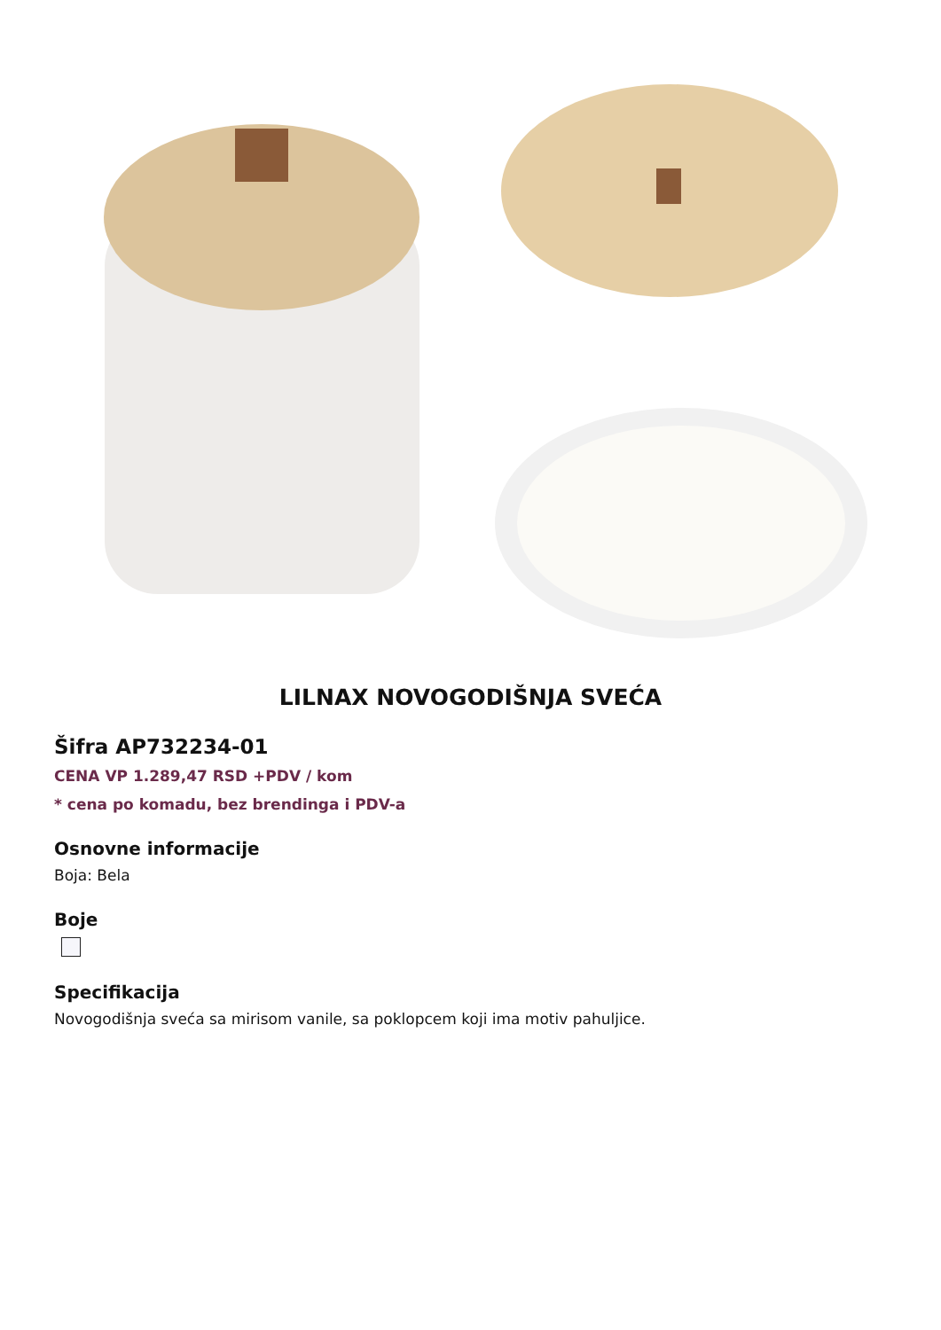LILNAX NOVOGODIŠNJA SVEĆA
Šifra AP732234-01
CENA VP 1.289,47 RSD +PDV / kom
* cena po komadu, bez brendinga i PDV-a
Osnovne informacije
Boja: Bela
Boje
Specifikacija
Novogodišnja sveća sa mirisom vanile, sa poklopcem koji ima motiv pahuljice.